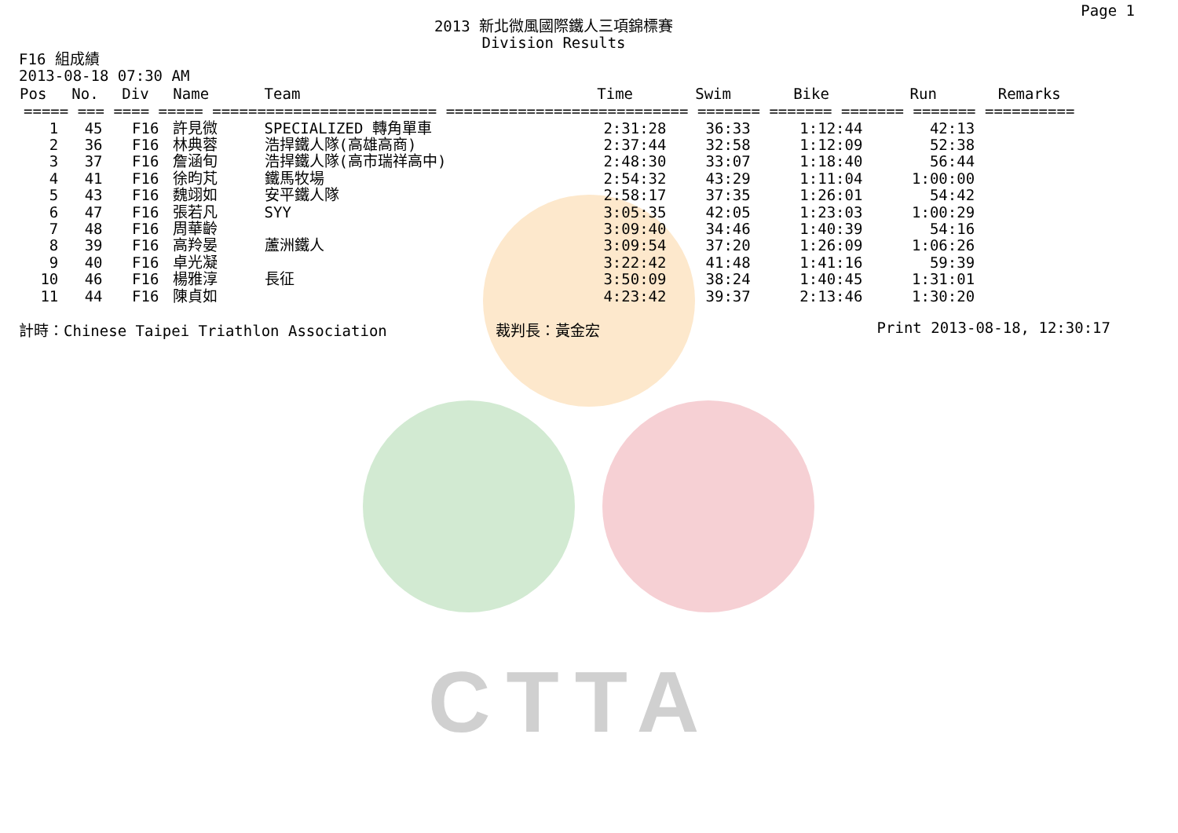CTTA
Page 1
2013 新北微風國際鐵人三項錦標賽
Division Results
F16 組成績
2013-08-18 07:30 AM
| Pos | No. | Div | Name | Team | Time | Swim | Bike | Run | Remarks |
| --- | --- | --- | --- | --- | --- | --- | --- | --- | --- |
| ===== === ==== ===== ========================= =========================== ======= ======= ======= ======= ========== | | | | | | | | | |
| 1 | 45 | F16 | 許見微 | SPECIALIZED 轉角單車 | 2:31:28 | 36:33 | 1:12:44 | 42:13 | |
| 2 | 36 | F16 | 林典蓉 | 浩捍鐵人隊(高雄高商) | 2:37:44 | 32:58 | 1:12:09 | 52:38 | |
| 3 | 37 | F16 | 詹涵旬 | 浩捍鐵人隊(高市瑞祥高中) | 2:48:30 | 33:07 | 1:18:40 | 56:44 | |
| 4 | 41 | F16 | 徐昀芃 | 鐵馬牧場 | 2:54:32 | 43:29 | 1:11:04 | 1:00:00 | |
| 5 | 43 | F16 | 魏翊如 | 安平鐵人隊 | 2:58:17 | 37:35 | 1:26:01 | 54:42 | |
| 6 | 47 | F16 | 張若凡 | SYY | 3:05:35 | 42:05 | 1:23:03 | 1:00:29 | |
| 7 | 48 | F16 | 周華齡 | | 3:09:40 | 34:46 | 1:40:39 | 54:16 | |
| 8 | 39 | F16 | 高羚晏 | 蘆洲鐵人 | 3:09:54 | 37:20 | 1:26:09 | 1:06:26 | |
| 9 | 40 | F16 | 卓光凝 | | 3:22:42 | 41:48 | 1:41:16 | 59:39 | |
| 10 | 46 | F16 | 楊雅淳 | 長征 | 3:50:09 | 38:24 | 1:40:45 | 1:31:01 | |
| 11 | 44 | F16 | 陳貞如 | | 4:23:42 | 39:37 | 2:13:46 | 1:30:20 | |
計時：Chinese Taipei Triathlon Association 裁判長：黃金宏 Print 2013-08-18, 12:30:17